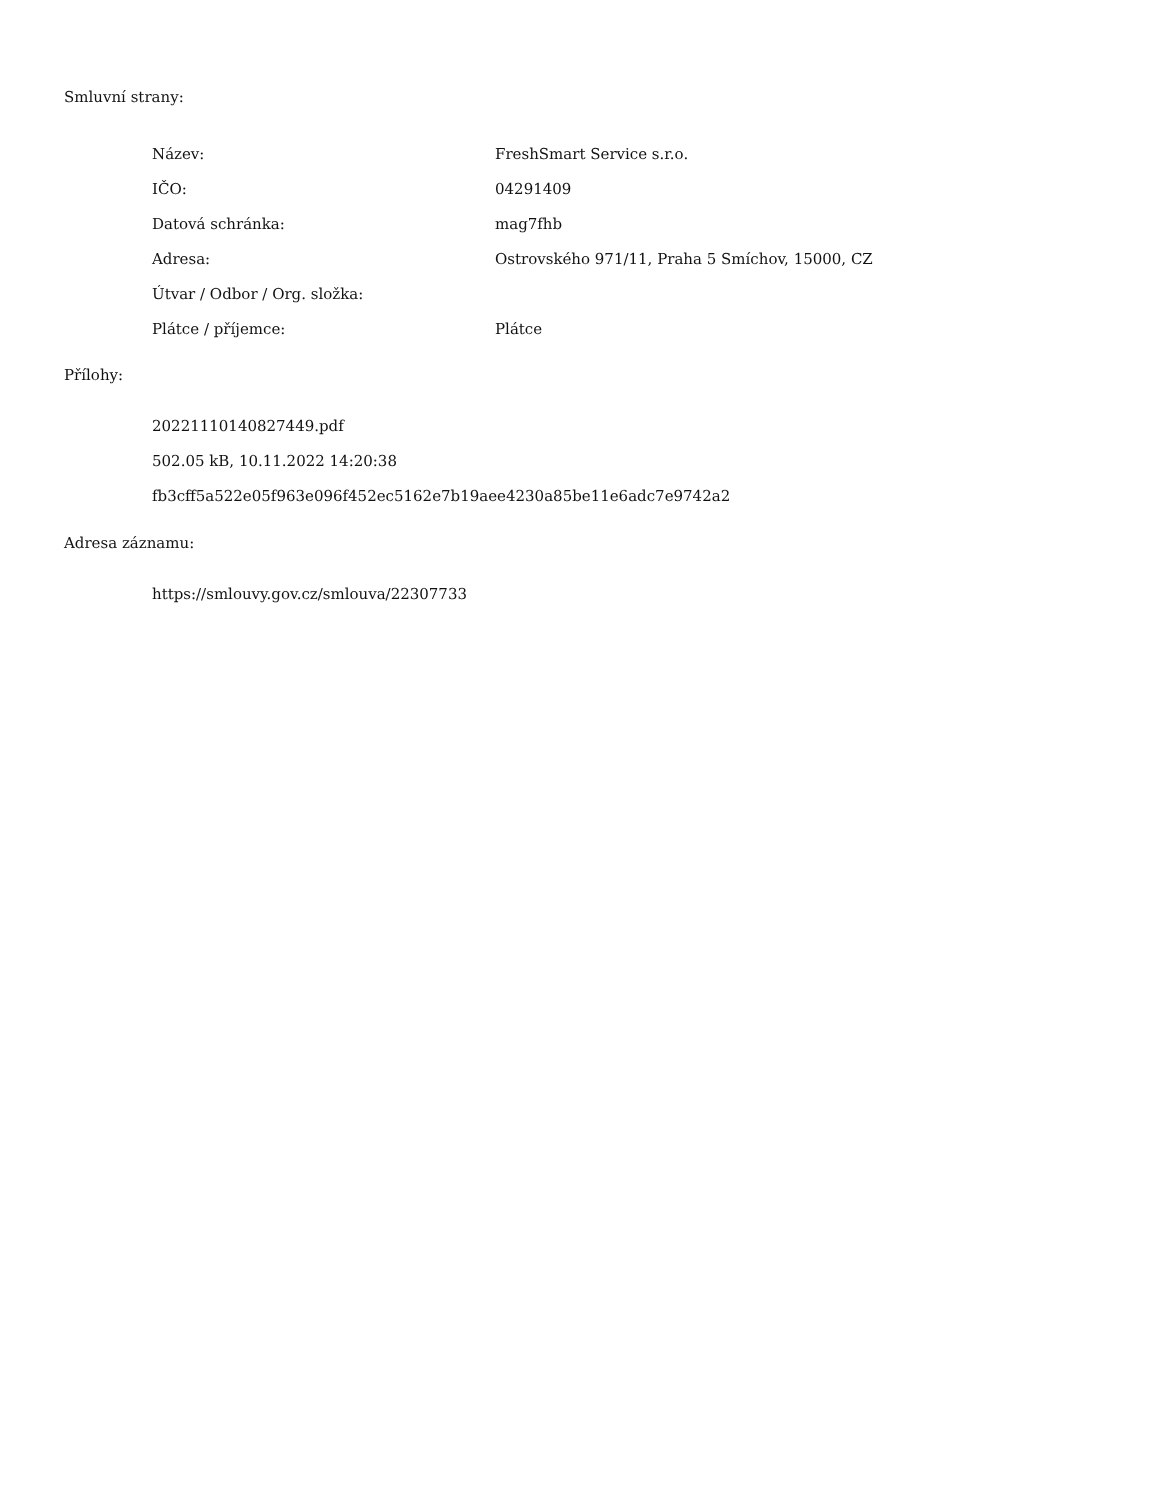Smluvní strany:
| Název: | FreshSmart Service s.r.o. |
| IČO: | 04291409 |
| Datová schránka: | mag7fhb |
| Adresa: | Ostrovského 971/11, Praha 5 Smíchov, 15000, CZ |
| Útvar / Odbor / Org. složka: | |
| Plátce / příjemce: | Plátce |
Přílohy:
20221110140827449.pdf
502.05 kB, 10.11.2022 14:20:38
fb3cff5a522e05f963e096f452ec5162e7b19aee4230a85be11e6adc7e9742a2
Adresa záznamu:
https://smlouvy.gov.cz/smlouva/22307733